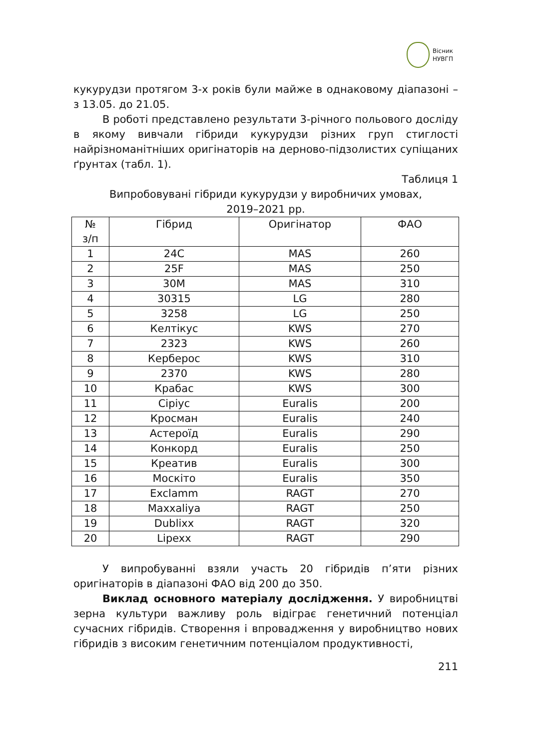Вісник
НУВГП
кукурудзи протягом 3-х років були майже в однаковому діапазоні – з 13.05. до 21.05.
В роботі представлено результати 3-річного польового досліду в якому вивчали гібриди кукурудзи різних груп стиглості найрізноманітніших оригінаторів на дерново-підзолистих супіщаних ґрунтах (табл. 1).
Таблиця 1
Випробовувані гібриди кукурудзи у виробничих умовах,
2019–2021 рр.
| № з/п | Гібрид | Оригінатор | ФАО |
| --- | --- | --- | --- |
| 1 | 24C | MAS | 260 |
| 2 | 25F | MAS | 250 |
| 3 | 30M | MAS | 310 |
| 4 | 30315 | LG | 280 |
| 5 | 3258 | LG | 250 |
| 6 | Келтікус | KWS | 270 |
| 7 | 2323 | KWS | 260 |
| 8 | Керберос | KWS | 310 |
| 9 | 2370 | KWS | 280 |
| 10 | Крабас | KWS | 300 |
| 11 | Сіріус | Euralis | 200 |
| 12 | Кросман | Euralis | 240 |
| 13 | Астероїд | Euralis | 290 |
| 14 | Конкорд | Euralis | 250 |
| 15 | Креатив | Euralis | 300 |
| 16 | Москіто | Euralis | 350 |
| 17 | Exclamm | RAGT | 270 |
| 18 | Maxxaliya | RAGT | 250 |
| 19 | Dublixx | RAGT | 320 |
| 20 | Lipexx | RAGT | 290 |
У випробуванні взяли участь 20 гібридів п’яти різних оригінаторів в діапазоні ФАО від 200 до 350.
Виклад основного матеріалу дослідження. У виробництві зерна культури важливу роль відіграє генетичний потенціал сучасних гібридів. Створення і впровадження у виробництво нових гібридів з високим генетичним потенціалом продуктивності,
211